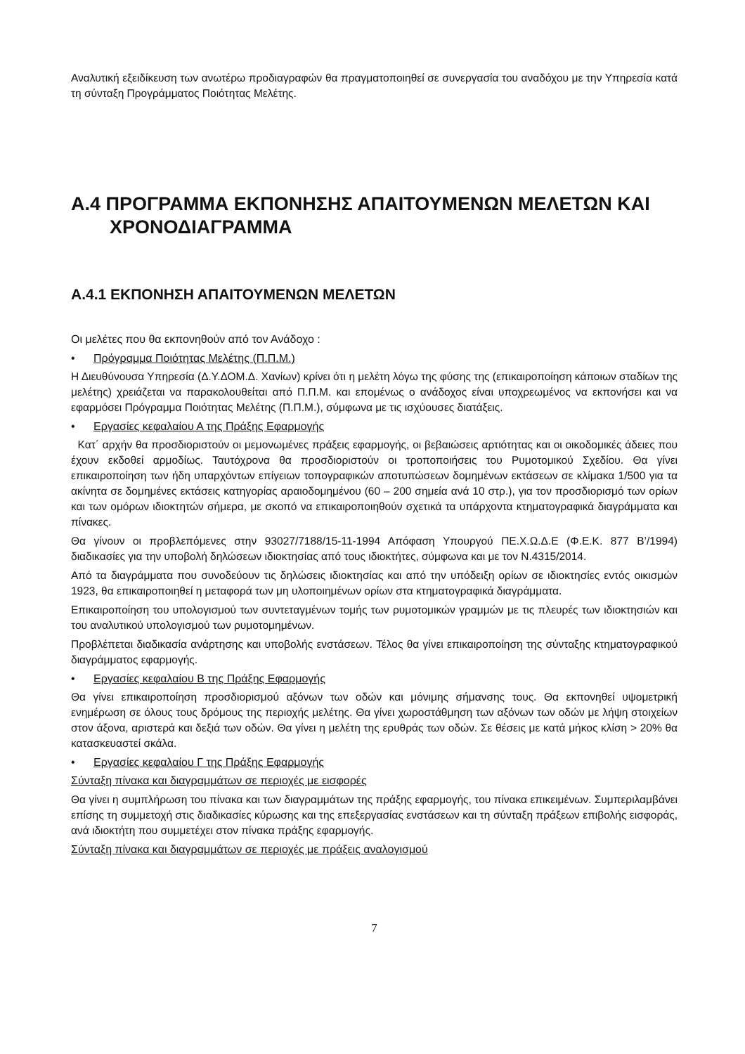Αναλυτική εξειδίκευση των ανωτέρω προδιαγραφών θα πραγματοποιηθεί σε συνεργασία του αναδόχου με την Υπηρεσία κατά τη σύνταξη Προγράμματος Ποιότητας Μελέτης.
Α.4 ΠΡΟΓΡΑΜΜΑ ΕΚΠΟΝΗΣΗΣ ΑΠΑΙΤΟΥΜΕΝΩΝ ΜΕΛΕΤΩΝ ΚΑΙ ΧΡΟΝΟΔΙΑΓΡΑΜΜΑ
Α.4.1 ΕΚΠΟΝΗΣΗ ΑΠΑΙΤΟΥΜΕΝΩΝ ΜΕΛΕΤΩΝ
Οι μελέτες που θα εκπονηθούν από τον Ανάδοχο :
• Πρόγραμμα Ποιότητας Μελέτης (Π.Π.Μ.)
Η Διευθύνουσα Υπηρεσία (Δ.Υ.ΔΟΜ.Δ. Χανίων) κρίνει ότι η μελέτη λόγω της φύσης της (επικαιροποίηση κάποιων σταδίων της μελέτης) χρειάζεται να παρακολουθείται από Π.Π.Μ. και επομένως ο ανάδοχος είναι υποχρεωμένος να εκπονήσει και να εφαρμόσει Πρόγραμμα Ποιότητας Μελέτης (Π.Π.Μ.), σύμφωνα με τις ισχύουσες διατάξεις.
• Εργασίες κεφαλαίου Α της Πράξης Εφαρμογής
Κατ΄ αρχήν θα προσδιοριστούν οι μεμονωμένες πράξεις εφαρμογής, οι βεβαιώσεις αρτιότητας και οι οικοδομικές άδειες που έχουν εκδοθεί αρμοδίως. Ταυτόχρονα θα προσδιοριστούν οι τροποποιήσεις του Ρυμοτομικού Σχεδίου. Θα γίνει επικαιροποίηση των ήδη υπαρχόντων επίγειων τοπογραφικών αποτυπώσεων δομημένων εκτάσεων σε κλίμακα 1/500 για τα ακίνητα σε δομημένες εκτάσεις κατηγορίας αραιοδομημένου (60 – 200 σημεία ανά 10 στρ.), για τον προσδιορισμό των ορίων και των ομόρων ιδιοκτητών σήμερα, με σκοπό να επικαιροποιηθούν σχετικά τα υπάρχοντα κτηματογραφικά διαγράμματα και πίνακες.
Θα γίνουν οι προβλεπόμενες στην 93027/7188/15-11-1994 Απόφαση Υπουργού ΠΕ.Χ.Ω.Δ.Ε (Φ.Ε.Κ. 877 Β’/1994) διαδικασίες για την υποβολή δηλώσεων ιδιοκτησίας από τους ιδιοκτήτες, σύμφωνα και με τον Ν.4315/2014.
Από τα διαγράμματα που συνοδεύουν τις δηλώσεις ιδιοκτησίας και από την υπόδειξη ορίων σε ιδιοκτησίες εντός οικισμών 1923, θα επικαιροποιηθεί η μεταφορά των μη υλοποιημένων ορίων στα κτηματογραφικά διαγράμματα.
Επικαιροποίηση του υπολογισμού των συντεταγμένων τομής των ρυμοτομικών γραμμών με τις πλευρές των ιδιοκτησιών και του αναλυτικού υπολογισμού των ρυμοτομημένων.
Προβλέπεται διαδικασία ανάρτησης και υποβολής ενστάσεων. Τέλος θα γίνει επικαιροποίηση της σύνταξης κτηματογραφικού διαγράμματος εφαρμογής.
• Εργασίες κεφαλαίου Β της Πράξης Εφαρμογής
Θα γίνει επικαιροποίηση προσδιορισμού αξόνων των οδών και μόνιμης σήμανσης τους. Θα εκπονηθεί υψομετρική ενημέρωση σε όλους τους δρόμους της περιοχής μελέτης. Θα γίνει χωροστάθμηση των αξόνων των οδών με λήψη στοιχείων στον άξονα, αριστερά και δεξιά των οδών. Θα γίνει η μελέτη της ερυθράς των οδών. Σε θέσεις με κατά μήκος κλίση > 20% θα κατασκευαστεί σκάλα.
• Εργασίες κεφαλαίου Γ της Πράξης Εφαρμογής
Σύνταξη πίνακα και διαγραμμάτων σε περιοχές με εισφορές
Θα γίνει η συμπλήρωση του πίνακα και των διαγραμμάτων της πράξης εφαρμογής, του πίνακα επικειμένων. Συμπεριλαμβάνει επίσης τη συμμετοχή στις διαδικασίες κύρωσης και της επεξεργασίας ενστάσεων και τη σύνταξη πράξεων επιβολής εισφοράς, ανά ιδιοκτήτη που συμμετέχει στον πίνακα πράξης εφαρμογής.
Σύνταξη πίνακα και διαγραμμάτων σε περιοχές με πράξεις αναλογισμού
7